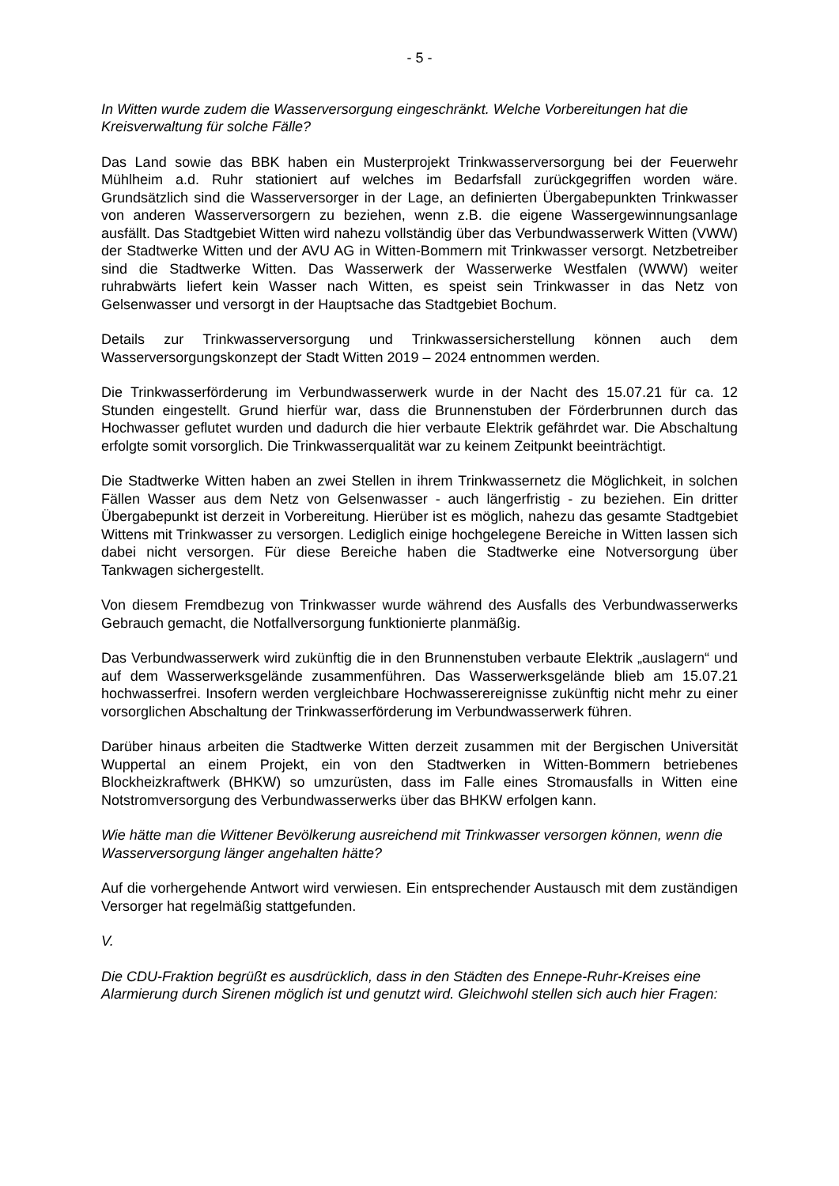- 5 -
In Witten wurde zudem die Wasserversorgung eingeschränkt. Welche Vorbereitungen hat die Kreisverwaltung für solche Fälle?
Das Land sowie das BBK haben ein Musterprojekt Trinkwasserversorgung bei der Feuerwehr Mühlheim a.d. Ruhr stationiert auf welches im Bedarfsfall zurückgegriffen worden wäre. Grundsätzlich sind die Wasserversorger in der Lage, an definierten Übergabepunkten Trinkwasser von anderen Wasserversorgern zu beziehen, wenn z.B. die eigene Wassergewinnungsanlage ausfällt. Das Stadtgebiet Witten wird nahezu vollständig über das Verbundwasserwerk Witten (VWW) der Stadtwerke Witten und der AVU AG in Witten-Bommern mit Trinkwasser versorgt. Netzbetreiber sind die Stadtwerke Witten. Das Wasserwerk der Wasserwerke Westfalen (WWW) weiter ruhrabwärts liefert kein Wasser nach Witten, es speist sein Trinkwasser in das Netz von Gelsenwasser und versorgt in der Hauptsache das Stadtgebiet Bochum.
Details zur Trinkwasserversorgung und Trinkwassersicherstellung können auch dem Wasserversorgungskonzept der Stadt Witten 2019 – 2024 entnommen werden.
Die Trinkwasserförderung im Verbundwasserwerk wurde in der Nacht des 15.07.21 für ca. 12 Stunden eingestellt. Grund hierfür war, dass die Brunnenstuben der Förderbrunnen durch das Hochwasser geflutet wurden und dadurch die hier verbaute Elektrik gefährdet war. Die Abschaltung erfolgte somit vorsorglich. Die Trinkwasserqualität war zu keinem Zeitpunkt beeinträchtigt.
Die Stadtwerke Witten haben an zwei Stellen in ihrem Trinkwassernetz die Möglichkeit, in solchen Fällen Wasser aus dem Netz von Gelsenwasser - auch längerfristig - zu beziehen. Ein dritter Übergabepunkt ist derzeit in Vorbereitung. Hierüber ist es möglich, nahezu das gesamte Stadtgebiet Wittens mit Trinkwasser zu versorgen. Lediglich einige hochgelegene Bereiche in Witten lassen sich dabei nicht versorgen. Für diese Bereiche haben die Stadtwerke eine Notversorgung über Tankwagen sichergestellt.
Von diesem Fremdbezug von Trinkwasser wurde während des Ausfalls des Verbundwasserwerks Gebrauch gemacht, die Notfallversorgung funktionierte planmäßig.
Das Verbundwasserwerk wird zukünftig die in den Brunnenstuben verbaute Elektrik „auslagern“ und auf dem Wasserwerksgelände zusammenführen. Das Wasserwerksgelände blieb am 15.07.21 hochwasserfrei. Insofern werden vergleichbare Hochwasserereignisse zukünftig nicht mehr zu einer vorsorglichen Abschaltung der Trinkwasserförderung im Verbundwasserwerk führen.
Darüber hinaus arbeiten die Stadtwerke Witten derzeit zusammen mit der Bergischen Universität Wuppertal an einem Projekt, ein von den Stadtwerken in Witten-Bommern betriebenes Blockheizkraftwerk (BHKW) so umzurüsten, dass im Falle eines Stromausfalls in Witten eine Notstromversorgung des Verbundwasserwerks über das BHKW erfolgen kann.
Wie hätte man die Wittener Bevölkerung ausreichend mit Trinkwasser versorgen können, wenn die Wasserversorgung länger angehalten hätte?
Auf die vorhergehende Antwort wird verwiesen. Ein entsprechender Austausch mit dem zuständigen Versorger hat regelmäßig stattgefunden.
V.
Die CDU-Fraktion begrüßt es ausdrücklich, dass in den Städten des Ennepe-Ruhr-Kreises eine Alarmierung durch Sirenen möglich ist und genutzt wird. Gleichwohl stellen sich auch hier Fragen: